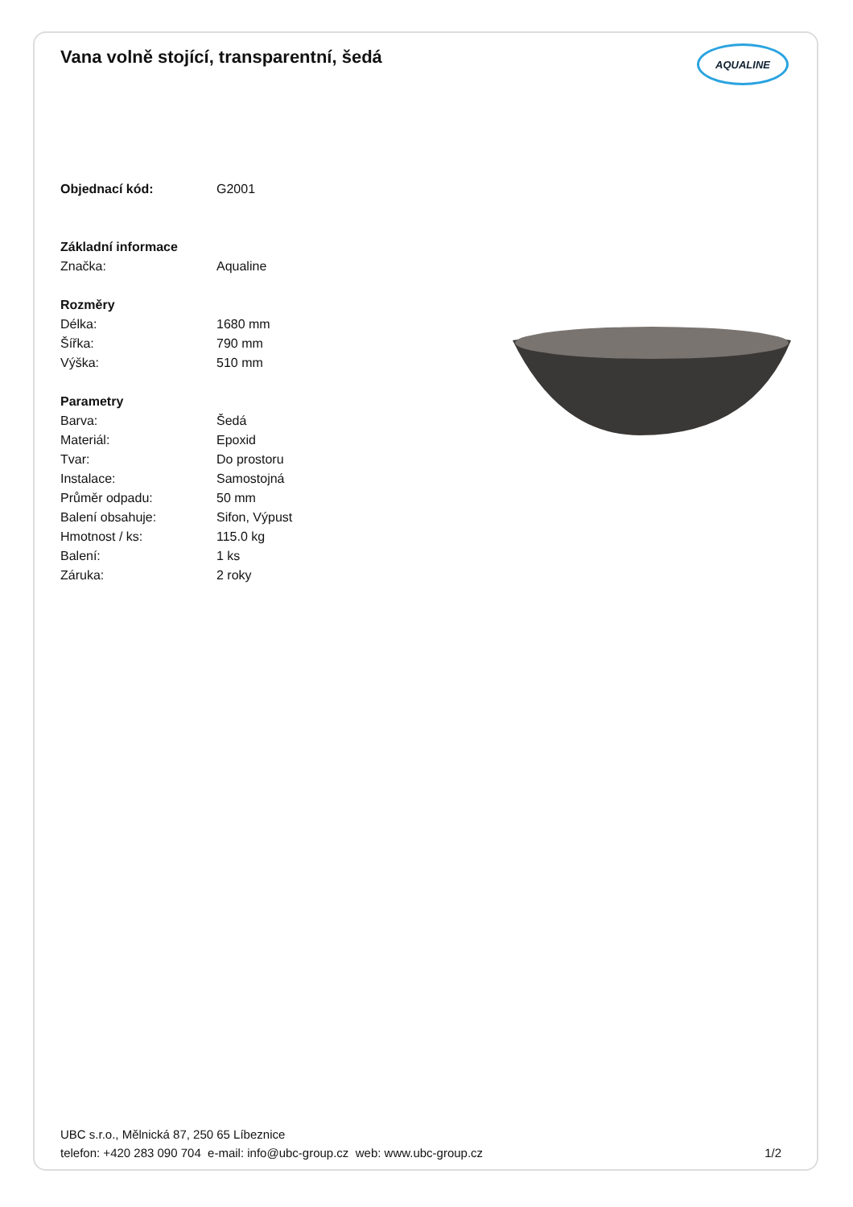Vana volně stojící, transparentní, šedá
AQUALINE
| Objednací kód: | G2001 |
| Základní informace | |
| Značka: | Aqualine |
| Rozměry | |
| Délka: | 1680 mm |
| Šířka: | 790 mm |
| Výška: | 510 mm |
| Parametry | |
| Barva: | Šedá |
| Materiál: | Epoxid |
| Tvar: | Do prostoru |
| Instalace: | Samostojná |
| Průměr odpadu: | 50 mm |
| Balení obsahuje: | Sifon, Výpust |
| Hmotnost / ks: | 115.0 kg |
| Balení: | 1 ks |
| Záruka: | 2 roky |
UBC s.r.o., Mělnická 87, 250 65 Líbeznice
telefon: +420 283 090 704 e-mail: info@ubc-group.cz web: www.ubc-group.cz
1/2